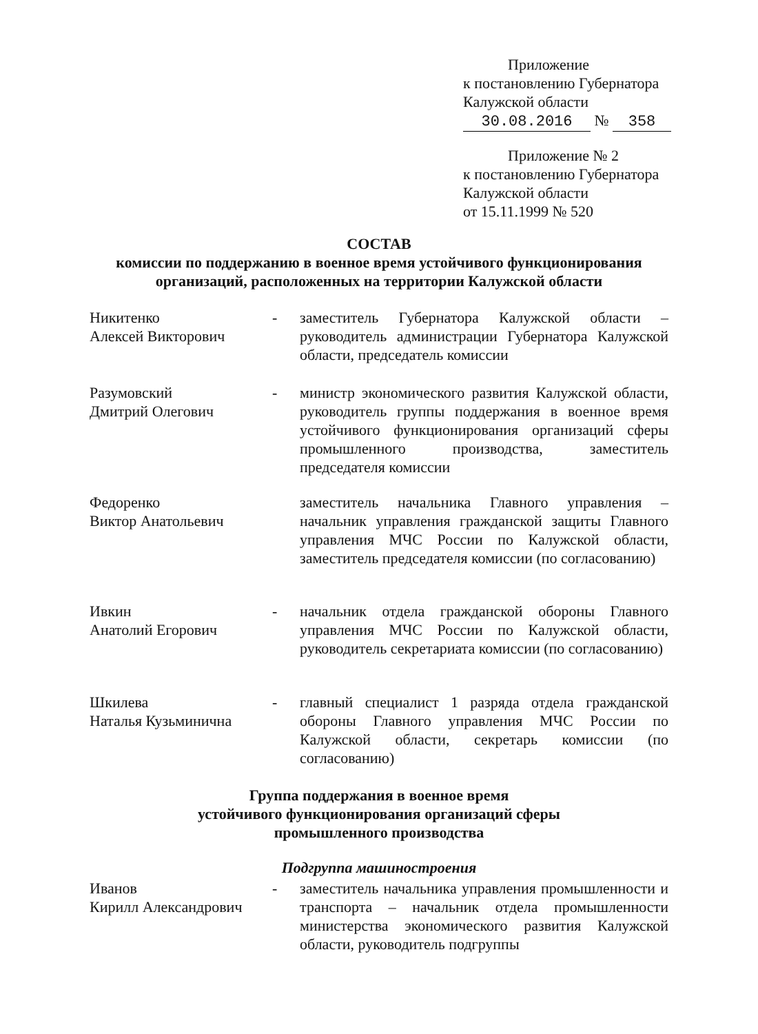Приложение
к постановлению Губернатора
Калужской области
30.08.2016 № 358
Приложение № 2
к постановлению Губернатора
Калужской области
от 15.11.1999 № 520
СОСТАВ
комиссии по поддержанию в военное время устойчивого функционирования
организаций, расположенных на территории Калужской области
Никитенко
Алексей Викторович
- заместитель Губернатора Калужской области – руководитель администрации Губернатора Калужской области, председатель комиссии
Разумовский
Дмитрий Олегович
- министр экономического развития Калужской области, руководитель группы поддержания в военное время устойчивого функционирования организаций сферы промышленного производства, заместитель председателя комиссии
Федоренко
Виктор Анатольевич
заместитель начальника Главного управления – начальник управления гражданской защиты Главного управления МЧС России по Калужской области, заместитель председателя комиссии (по согласованию)
Ивкин
Анатолий Егорович
- начальник отдела гражданской обороны Главного управления МЧС России по Калужской области, руководитель секретариата комиссии (по согласованию)
Шкилева
Наталья Кузьминична
- главный специалист 1 разряда отдела гражданской обороны Главного управления МЧС России по Калужской области, секретарь комиссии (по согласованию)
Группа поддержания в военное время
устойчивого функционирования организаций сферы
промышленного производства
Подгруппа машиностроения
Иванов
Кирилл Александрович
- заместитель начальника управления промышленности и транспорта – начальник отдела промышленности министерства экономического развития Калужской области, руководитель подгруппы